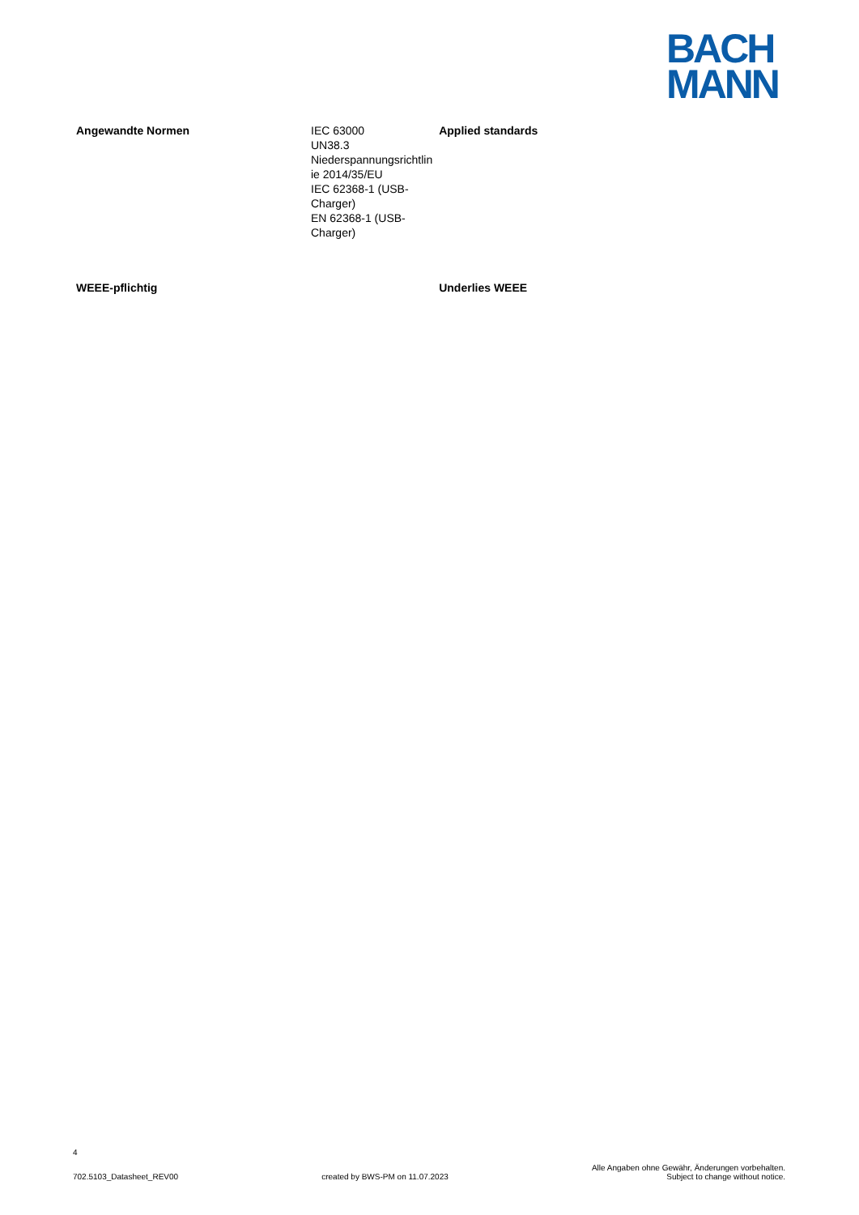BACH
MANN
| Angewandte Normen | IEC 63000 UN38.3 Niederspannungsrichtlin ie 2014/35/EU IEC 62368-1 (USB-Charger) EN 62368-1 (USB-Charger) | Applied standards |
| WEEE-pflichtig | | Underlies WEEE |
4
702.5103_Datasheet_REV00 created by BWS-PM on 11.07.2023 Alle Angaben ohne Gewähr, Änderungen vorbehalten.
Subject to change without notice.